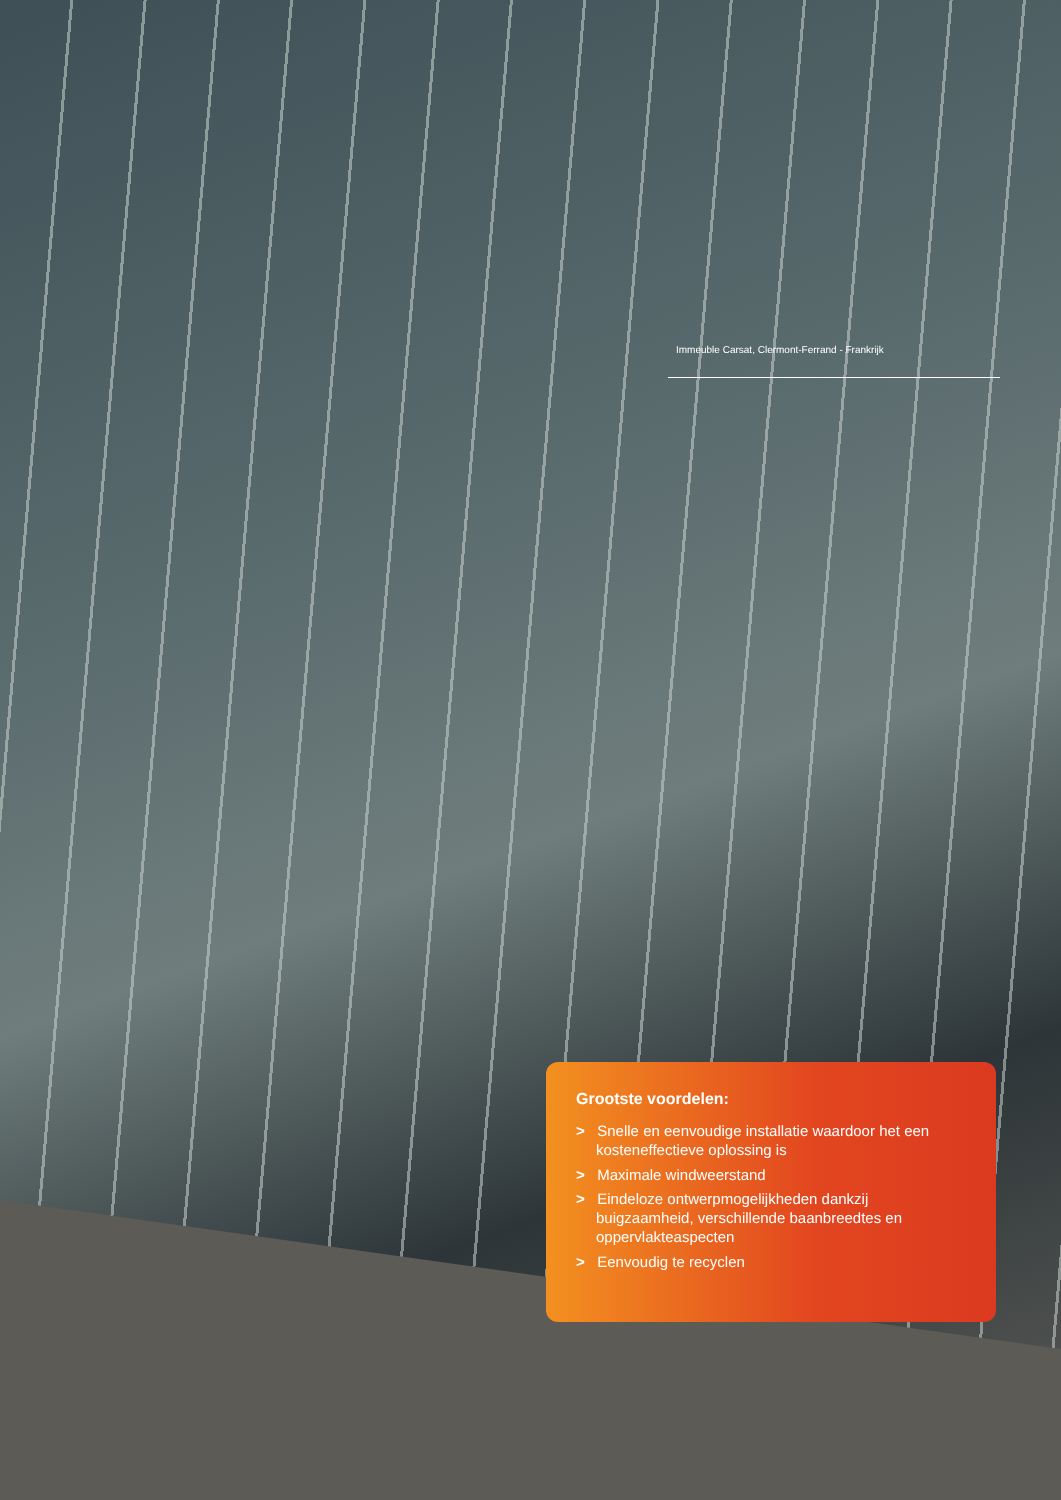Immeuble Carsat, Clermont-Ferrand - Frankrijk
Grootste voordelen:
> Snelle en eenvoudige installatie waardoor het een kosteneffectieve oplossing is
> Maximale windweerstand
> Eindeloze ontwerpmogelijkheden dankzij buigzaamheid, verschillende baanbreedtes en oppervlakteaspecten
> Eenvoudig te recyclen